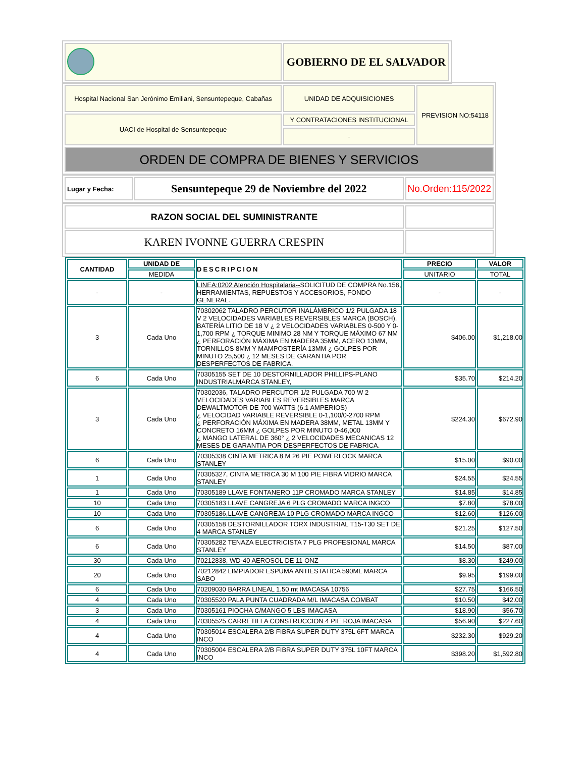| | GOBIERNO DE EL SALVADOR |
| Hospital Nacional San Jerónimo Emiliani, Sensuntepeque, Cabañas | UNIDAD DE ADQUISICIONES | PREVISION NO:54118 |
| UACI de Hospital de Sensuntepeque | Y CONTRATACIONES INSTITUCIONAL | |
| | - | |
| ORDEN DE COMPRA DE BIENES Y SERVICIOS | | |
| Lugar y Fecha: | Sensuntepeque 29 de Noviembre del 2022 | No.Orden:115/2022 |
| RAZON SOCIAL DEL SUMINISTRANTE | |
| KAREN IVONNE GUERRA CRESPIN | |
| CANTIDAD | UNIDAD DE | DESCRIPCION | PRECIO | VALOR |
| --- | --- | --- | --- | --- |
| | MEDIDA | | UNITARIO | TOTAL |
| - | - | LINEA:0202 Atención Hospitalaria-- SOLICITUD DE COMPRA No.156, HERRAMIENTAS, REPUESTOS Y ACCESORIOS, FONDO GENERAL. | - | - |
| 3 | Cada Uno | 70302062 TALADRO PERCUTOR INALÁMBRICO 1/2 PULGADA 18 V 2 VELOCIDADES VARIABLES REVERSIBLES MARCA (BOSCH). BATERÍA LITIO DE 18 V ¿ 2 VELOCIDADES VARIABLES 0-500 Y 0-1,700 RPM ¿ TORQUE MINIMO 28 NM Y TORQUE MÁXIMO 67 NM ¿ PERFORACIÓN MÁXIMA EN MADERA 35MM, ACERO 13MM, TORNILLOS 8MM Y MAMPOSTERÍA 13MM ¿ GOLPES POR MINUTO 25,500 ¿ 12 MESES DE GARANTIA POR DESPERFECTOS DE FABRICA. | $406.00 | $1,218.00 |
| 6 | Cada Uno | 70305155 SET DE 10 DESTORNILLADOR PHILLIPS-PLANO INDUSTRIALMARCA STANLEY, | $35.70 | $214.20 |
| 3 | Cada Uno | 70302036, TALADRO PERCUTOR 1/2 PULGADA 700 W 2 VELOCIDADES VARIABLES REVERSIBLES MARCA DEWALTMOTOR DE 700 WATTS (6.1 AMPERIOS) ¿ VELOCIDAD VARIABLE REVERSIBLE 0-1,100/0-2700 RPM ¿ PERFORACIÓN MÁXIMA EN MADERA 38MM, METAL 13MM Y CONCRETO 16MM ¿ GOLPES POR MINUTO 0-46,000 ¿ MANGO LATERAL DE 360° ¿ 2 VELOCIDADES MECANICAS 12 MESES DE GARANTIA POR DESPERFECTOS DE FABRICA. | $224.30 | $672.90 |
| 6 | Cada Uno | 70305338 CINTA METRICA 8 M 26 PIE POWERLOCK MARCA STANLEY | $15.00 | $90.00 |
| 1 | Cada Uno | 70305327, CINTA METRICA 30 M 100 PIE FIBRA VIDRIO MARCA STANLEY | $24.55 | $24.55 |
| 1 | Cada Uno | 70305189 LLAVE FONTANERO 11P CROMADO MARCA STANLEY | $14.85 | $14.85 |
| 10 | Cada Uno | 70305183 LLAVE CANGREJA 6 PLG CROMADO MARCA INGCO | $7.80 | $78.00 |
| 10 | Cada Uno | 70305186,LLAVE CANGREJA 10 PLG CROMADO MARCA INGCO | $12.60 | $126.00 |
| 6 | Cada Uno | 70305158 DESTORNILLADOR TORX INDUSTRIAL T15-T30 SET DE 4 MARCA STANLEY | $21.25 | $127.50 |
| 6 | Cada Uno | 70305282 TENAZA ELECTRICISTA 7 PLG PROFESIONAL MARCA STANLEY | $14.50 | $87.00 |
| 30 | Cada Uno | 70212838, WD-40 AEROSOL DE 11 ONZ | $8.30 | $249.00 |
| 20 | Cada Uno | 70212842 LIMPIADOR ESPUMA ANTIESTATICA 590ML MARCA SABO | $9.95 | $199.00 |
| 6 | Cada Uno | 70209030 BARRA LINEAL 1.50 mt IMACASA 10756 | $27.75 | $166.50 |
| 4 | Cada Uno | 70305520 PALA PUNTA CUADRADA M/L IMACASA COMBAT | $10.50 | $42.00 |
| 3 | Cada Uno | 70305161 PIOCHA C/MANGO 5 LBS IMACASA | $18.90 | $56.70 |
| 4 | Cada Uno | 70305525 CARRETILLA CONSTRUCCION 4 PIE ROJA IMACASA | $56.90 | $227.60 |
| 4 | Cada Uno | 70305014 ESCALERA 2/B FIBRA SUPER DUTY 375L 6FT MARCA INCO | $232.30 | $929.20 |
| 4 | Cada Uno | 70305004 ESCALERA 2/B FIBRA SUPER DUTY 375L 10FT MARCA INCO | $398.20 | $1,592.80 |